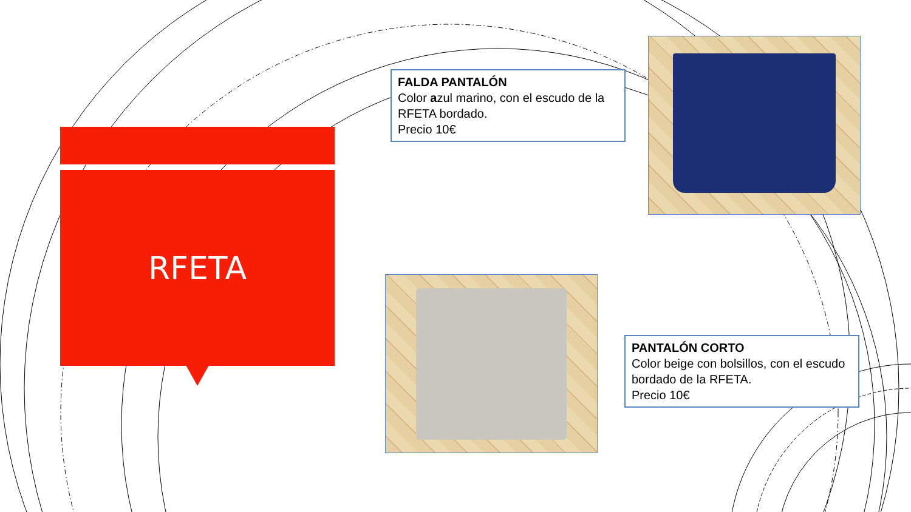RFETA
FALDA PANTALÓN
Color azul marino, con el escudo de la RFETA bordado.
Precio 10€
PANTALÓN CORTO
Color beige con bolsillos, con el escudo bordado de la RFETA.
Precio 10€